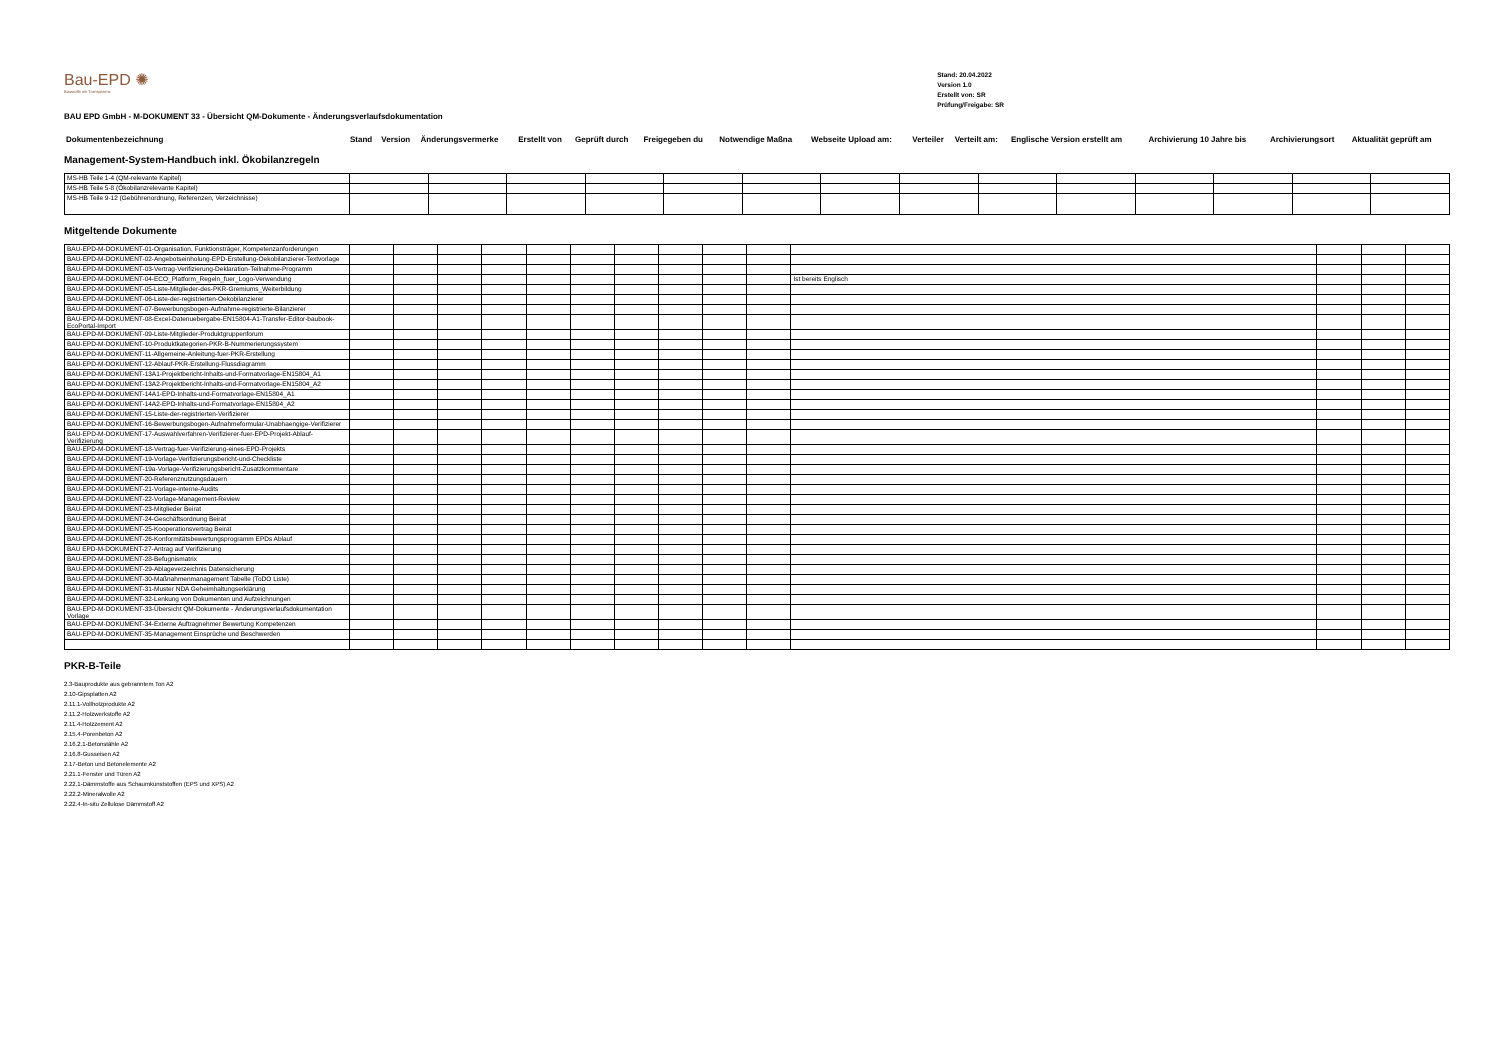Bau-EPD ✺
Baustoffe mit Transparenz
Stand: 20.04.2022
Version 1.0
Erstellt von: SR
Prüfung/Freigabe: SR
BAU EPD GmbH - M-DOKUMENT 33 - Übersicht QM-Dokumente - Änderungsverlaufsdokumentation
| Dokumentenbezeichnung | Stand | Version | Änderungsvermerke | Erstellt von | Geprüft durch | Freigegeben du | Notwendige Maßna | Webseite Upload am: | Verteiler | Verteilt am: | Englische Version erstellt am | Archivierung 10 Jahre bis | Archivierungsort | Aktualität geprüft am |
| --- | --- | --- | --- | --- | --- | --- | --- | --- | --- | --- | --- | --- | --- | --- |
Management-System-Handbuch inkl. Ökobilanzregeln
| MS-HB Teile 1-4 (QM-relevante Kapitel) | | | | | | | | | | | | | | |
| MS-HB Teile 5-8 (Ökobilanzrelevante Kapitel) | | | | | | | | | | | | | | |
| MS-HB Teile 9-12 (Gebührenordnung, Referenzen, Verzeichnisse) | | | | | | | | | | | | | | |
Mitgeltende Dokumente
| BAU-EPD-M-DOKUMENT-01-Organisation, Funktionsträger, Kompetenzanforderungen | | | | | | | | | | | | | | |
| BAU-EPD-M-DOKUMENT-02-Angebotseinholung-EPD-Erstellung-Oekobilanzierer-Textvorlage | | | | | | | | | | | | | | |
| BAU-EPD-M-DOKUMENT-03-Vertrag-Verifizierung-Deklaration-Teilnahme-Programm | | | | | | | | | | | | | | |
| BAU-EPD-M-DOKUMENT-04-ECO_Platform_Regeln_fuer_Logo-Verwendung | | | | | | | | | | | Ist bereits Englisch | | | |
| BAU-EPD-M-DOKUMENT-05-Liste-Mitglieder-des-PKR-Gremiums_Weiterbildung | | | | | | | | | | | | | | |
| BAU-EPD-M-DOKUMENT-06-Liste-der-registrierten-Oekobilanzierer | | | | | | | | | | | | | | |
| BAU-EPD-M-DOKUMENT-07-Bewerbungsbogen-Aufnahme-registrierte-Bilanzierer | | | | | | | | | | | | | | |
| BAU-EPD-M-DOKUMENT-08-Excel-Datenuebergabe-EN15804-A1-Transfer-Editor-baubook-EcoPortal-Import | | | | | | | | | | | | | | |
| BAU-EPD-M-DOKUMENT-09-Liste-Mitglieder-Produktgruppenforum | | | | | | | | | | | | | | |
| BAU-EPD-M-DOKUMENT-10-Produktkategorien-PKR-B-Nummerierungssystem | | | | | | | | | | | | | | |
| BAU-EPD-M-DOKUMENT-11-Allgemeine-Anleitung-fuer-PKR-Erstellung | | | | | | | | | | | | | | |
| BAU-EPD-M-DOKUMENT-12-Ablauf-PKR-Erstellung-Flussdiagramm | | | | | | | | | | | | | | |
| BAU-EPD-M-DOKUMENT-13A1-Projektbericht-Inhalts-und-Formatvorlage-EN15804_A1 | | | | | | | | | | | | | | |
| BAU-EPD-M-DOKUMENT-13A2-Projektbericht-Inhalts-und-Formatvorlage-EN15804_A2 | | | | | | | | | | | | | | |
| BAU-EPD-M-DOKUMENT-14A1-EPD-Inhalts-und-Formatvorlage-EN15804_A1 | | | | | | | | | | | | | | |
| BAU-EPD-M-DOKUMENT-14A2-EPD-Inhalts-und-Formatvorlage-EN15804_A2 | | | | | | | | | | | | | | |
| BAU-EPD-M-DOKUMENT-15-Liste-der-registrierten-Verifizierer | | | | | | | | | | | | | | |
| BAU-EPD-M-DOKUMENT-16-Bewerbungsbogen-Aufnahmeformular-Unabhaengige-Verifizierer | | | | | | | | | | | | | | |
| BAU-EPD-M-DOKUMENT-17-Auswahlverfahren-Verifizierer-fuer-EPD-Projekt-Ablauf-Verifizierung | | | | | | | | | | | | | | |
| BAU-EPD-M-DOKUMENT-18-Vertrag-fuer-Verifizierung-eines-EPD-Projekts | | | | | | | | | | | | | | |
| BAU-EPD-M-DOKUMENT-19-Vorlage-Verifizierungsbericht-und-Checkliste | | | | | | | | | | | | | | |
| BAU-EPD-M-DOKUMENT-19a-Vorlage-Verifizierungsbericht-Zusatzkommentare | | | | | | | | | | | | | | |
| BAU-EPD-M-DOKUMENT-20-Referenznutzungsdauern | | | | | | | | | | | | | | |
| BAU-EPD-M-DOKUMENT-21-Vorlage-interne-Audits | | | | | | | | | | | | | | |
| BAU-EPD-M-DOKUMENT-22-Vorlage-Management-Review | | | | | | | | | | | | | | |
| BAU-EPD-M-DOKUMENT-23-Mitglieder Beirat | | | | | | | | | | | | | | |
| BAU-EPD-M-DOKUMENT-24-Geschäftsordnung Beirat | | | | | | | | | | | | | | |
| BAU-EPD-M-DOKUMENT-25-Kooperationsvertrag Beirat | | | | | | | | | | | | | | |
| BAU-EPD-M-DOKUMENT-26-Konformitätsbewertungsprogramm EPDs Ablauf | | | | | | | | | | | | | | |
| BAU EPD-M-DOKUMENT-27-Antrag auf Verifizierung | | | | | | | | | | | | | | |
| BAU-EPD-M-DOKUMENT-28-Befugnismatrix | | | | | | | | | | | | | | |
| BAU-EPD-M-DOKUMENT-29-Ablageverzeichnis Datensicherung | | | | | | | | | | | | | | |
| BAU-EPD-M-DOKUMENT-30-Maßnahmenmanagement Tabelle (ToDO Liste) | | | | | | | | | | | | | | |
| BAU-EPD-M-DOKUMENT-31-Muster NDA Geheimhaltungserklärung | | | | | | | | | | | | | | |
| BAU-EPD-M-DOKUMENT-32-Lenkung von Dokumenten und Aufzeichnungen | | | | | | | | | | | | | | |
| BAU-EPD-M-DOKUMENT-33-Übersicht QM-Dokumente - Änderungsverlaufsdokumentation Vorlage | | | | | | | | | | | | | | |
| BAU-EPD-M-DOKUMENT-34-Externe Auftragnehmer Bewertung Kompetenzen | | | | | | | | | | | | | | |
| BAU-EPD-M-DOKUMENT-35-Management Einsprüche und Beschwerden | | | | | | | | | | | | | | |
PKR-B-Teile
2.3-Bauprodukte aus gebranntem Ton A2
2.10-Gipsplatten A2
2.11.1-Vollholzprodukte A2
2.11.2-Holzwerkstoffe A2
2.11.4-Holzzement A2
2.15.4-Porenbeton A2
2.16.2.1-Betonstähle A2
2.16.8-Gusseisen A2
2.17-Beton und Betonelemente A2
2.21.1-Fenster und Türen A2
2.22.1-Dämmstoffe aus Schaumkunststoffen (EPS und XPS) A2
2.22.2-Mineralwolle A2
2.22.4-In-situ Zellulose Dämmstoff A2